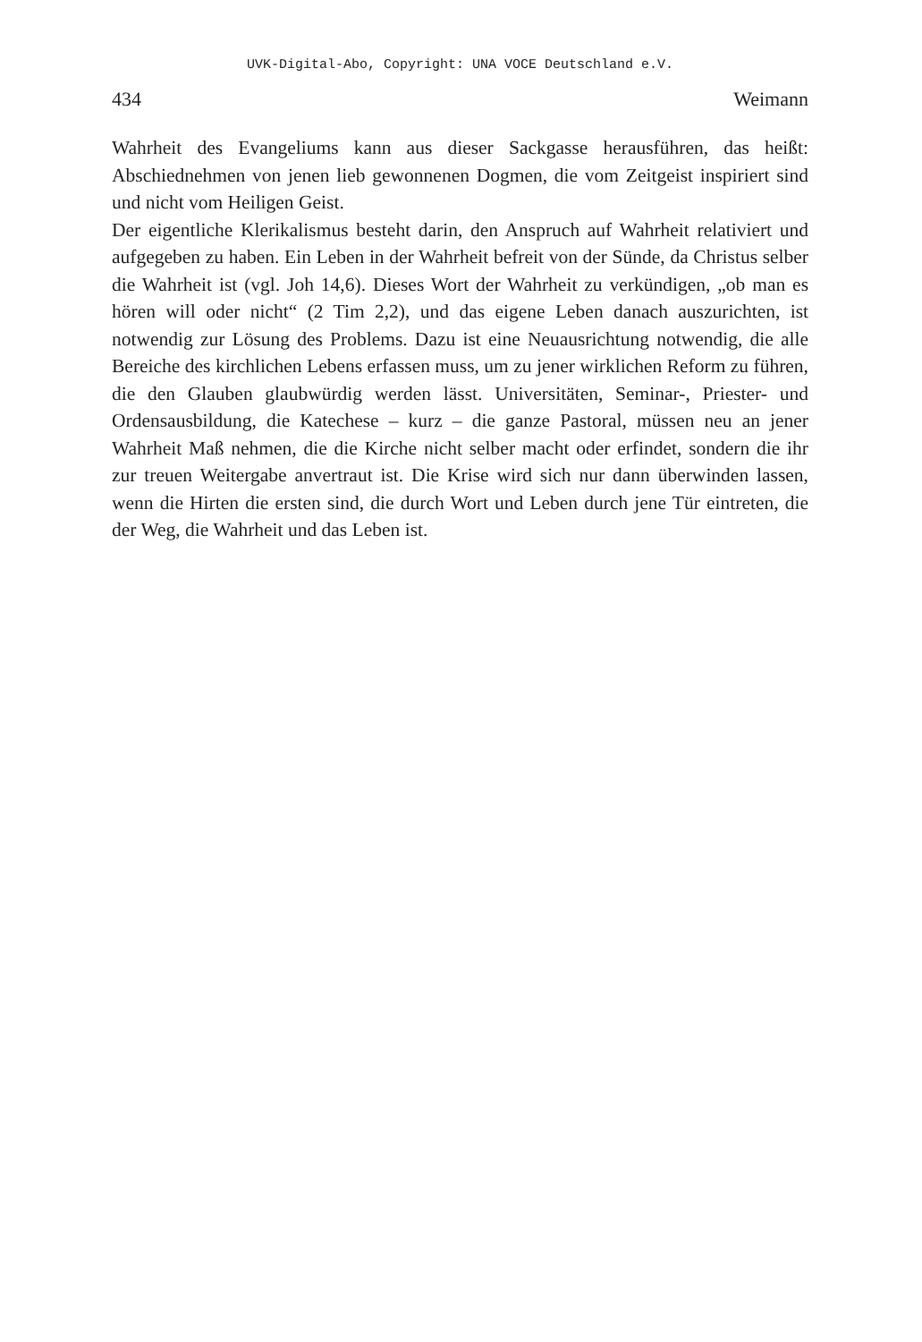UVK-Digital-Abo, Copyright: UNA VOCE Deutschland e.V.
434 Weimann
Wahrheit des Evangeliums kann aus dieser Sackgasse herausführen, das heißt: Abschiednehmen von jenen lieb gewonnenen Dogmen, die vom Zeitgeist inspiriert sind und nicht vom Heiligen Geist.
Der eigentliche Klerikalismus besteht darin, den Anspruch auf Wahrheit relativiert und aufgegeben zu haben. Ein Leben in der Wahrheit befreit von der Sünde, da Christus selber die Wahrheit ist (vgl. Joh 14,6). Dieses Wort der Wahrheit zu verkündigen, „ob man es hören will oder nicht“ (2 Tim 2,2), und das eigene Leben danach auszurichten, ist notwendig zur Lösung des Problems. Dazu ist eine Neuausrichtung notwendig, die alle Bereiche des kirchlichen Lebens erfassen muss, um zu jener wirklichen Reform zu führen, die den Glauben glaubwürdig werden lässt. Universitäten, Seminar-, Priester- und Ordensausbildung, die Katechese – kurz – die ganze Pastoral, müssen neu an jener Wahrheit Maß nehmen, die die Kirche nicht selber macht oder erfindet, sondern die ihr zur treuen Weitergabe anvertraut ist. Die Krise wird sich nur dann überwinden lassen, wenn die Hirten die ersten sind, die durch Wort und Leben durch jene Tür eintreten, die der Weg, die Wahrheit und das Leben ist.